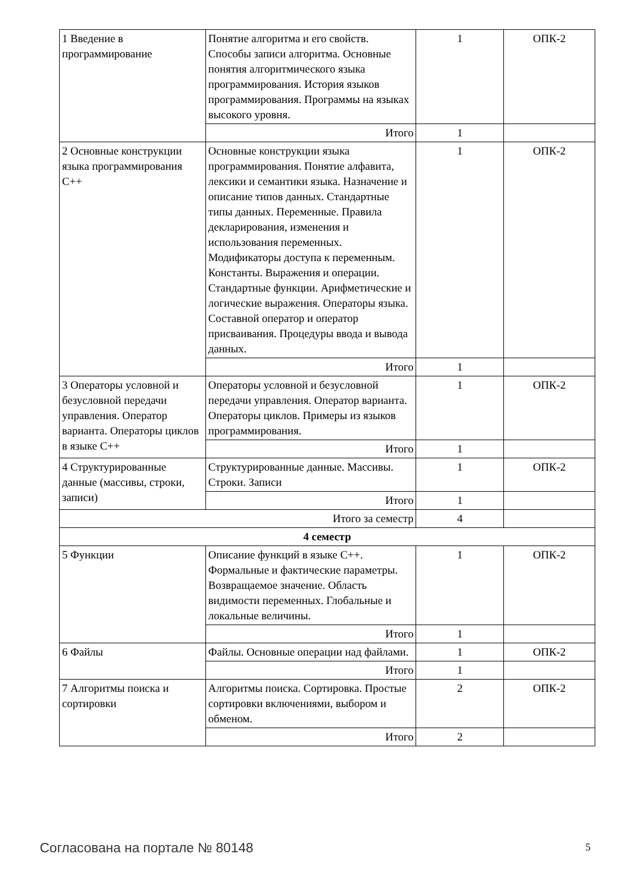| 1 Введение в программирование | Понятие алгоритма и его свойств. Способы записи алгоритма. Основные понятия алгоритмического языка программирования. История языков программирования. Программы на языках высокого уровня. | 1 | ОПК-2 |
| | Итого | 1 | |
| 2 Основные конструкции языка программирования С++ | Основные конструкции языка программирования. Понятие алфавита, лексики и семантики языка. Назначение и описание типов данных. Стандартные типы данных. Переменные. Правила декларирования, изменения и использования переменных. Модификаторы доступа к переменным. Константы. Выражения и операции. Стандартные функции. Арифметические и логические выражения. Операторы языка. Составной оператор и оператор присваивания. Процедуры ввода и вывода данных. | 1 | ОПК-2 |
| | Итого | 1 | |
| 3 Операторы условной и безусловной передачи управления. Оператор варианта. Операторы циклов в языке С++ | Операторы условной и безусловной передачи управления. Оператор варианта. Операторы циклов. Примеры из языков программирования. | 1 | ОПК-2 |
| | Итого | 1 | |
| 4 Структурированные данные (массивы, строки, записи) | Структурированные данные. Массивы. Строки. Записи | 1 | ОПК-2 |
| | Итого | 1 | |
| Итого за семестр | | 4 | |
| 4 семестр | | | |
| 5 Функции | Описание функций в языке С++. Формальные и фактические параметры. Возвращаемое значение. Область видимости переменных. Глобальные и локальные величины. | 1 | ОПК-2 |
| | Итого | 1 | |
| 6 Файлы | Файлы. Основные операции над файлами. | 1 | ОПК-2 |
| | Итого | 1 | |
| 7 Алгоритмы поиска и сортировки | Алгоритмы поиска. Сортировка. Простые сортировки включениями, выбором и обменом. | 2 | ОПК-2 |
| | Итого | 2 | |
Согласована на портале № 80148 5